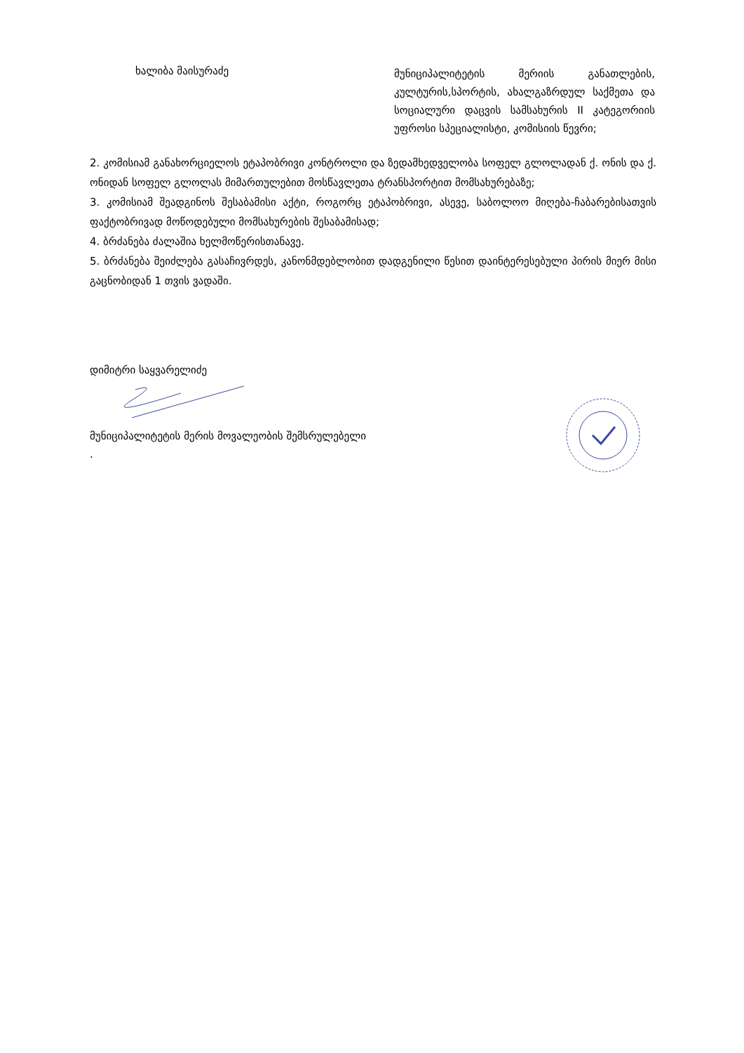ხალიბა მაისურაძე
მუნიციპალიტეტის მერიის განათლების, კულტურის,სპორტის, ახალგაზრდულ საქმეთა და სოციალური დაცვის სამსახურის II კატეგორიის უფროსი სპეციალისტი, კომისიის წევრი;
2. კომისიამ განახორციელოს ეტაპობრივი კონტროლი და ზედამხედველობა სოფელ გლოლადან ქ. ონის და ქ. ონიდან სოფელ გლოლას მიმართულებით მოსწავლეთა ტრანსპორტით მომსახურებაზე;
3. კომისიამ შეადგინოს შესაბამისი აქტი, როგორც ეტაპობრივი, ასევე, საბოლოო მიღება-ჩაბარებისათვის ფაქტობრივად მოწოდებული მომსახურების შესაბამისად;
4. ბრძანება ძალაშია ხელმოწერისთანავე.
5. ბრძანება შეიძლება გასაჩივრდეს, კანონმდებლობით დადგენილი წესით დაინტერესებული პირის მიერ მისი გაცნობიდან 1 თვის ვადაში.
დიმიტრი საყვარელიძე
მუნიციპალიტეტის მერის მოვალეობის შემსრულებელი
.